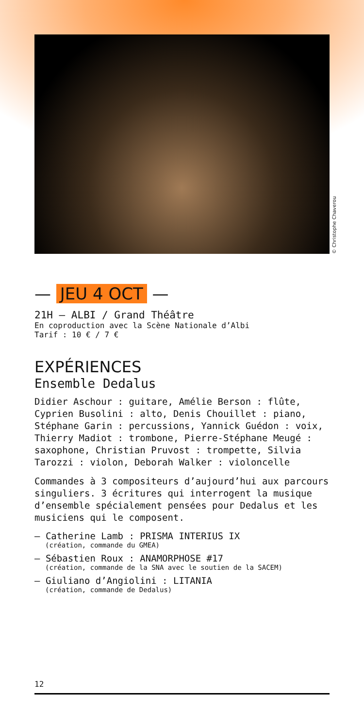© Christophe Chaverou
— JEU 4 OCT —
21H — ALBI / Grand Théâtre
En coproduction avec la Scène Nationale d’Albi
Tarif : 10 € / 7 €
EXPÉRIENCES
Ensemble Dedalus
Didier Aschour : guitare, Amélie Berson : flûte, Cyprien Busolini : alto, Denis Chouillet : piano, Stéphane Garin : percussions, Yannick Guédon : voix, Thierry Madiot : trombone, Pierre-Stéphane Meugé : saxophone, Christian Pruvost : trompette, Silvia Tarozzi : violon, Deborah Walker : violoncelle
Commandes à 3 compositeurs d’aujourd’hui aux parcours singuliers. 3 écritures qui interrogent la musique d’ensemble spécialement pensées pour Dedalus et les musiciens qui le composent.
— Catherine Lamb : PRISMA INTERIUS IX
(création, commande du GMEA)
— Sébastien Roux : ANAMORPHOSE #17
(création, commande de la SNA avec le soutien de la SACEM)
— Giuliano d’Angiolini : LITANIA
(création, commande de Dedalus)
12